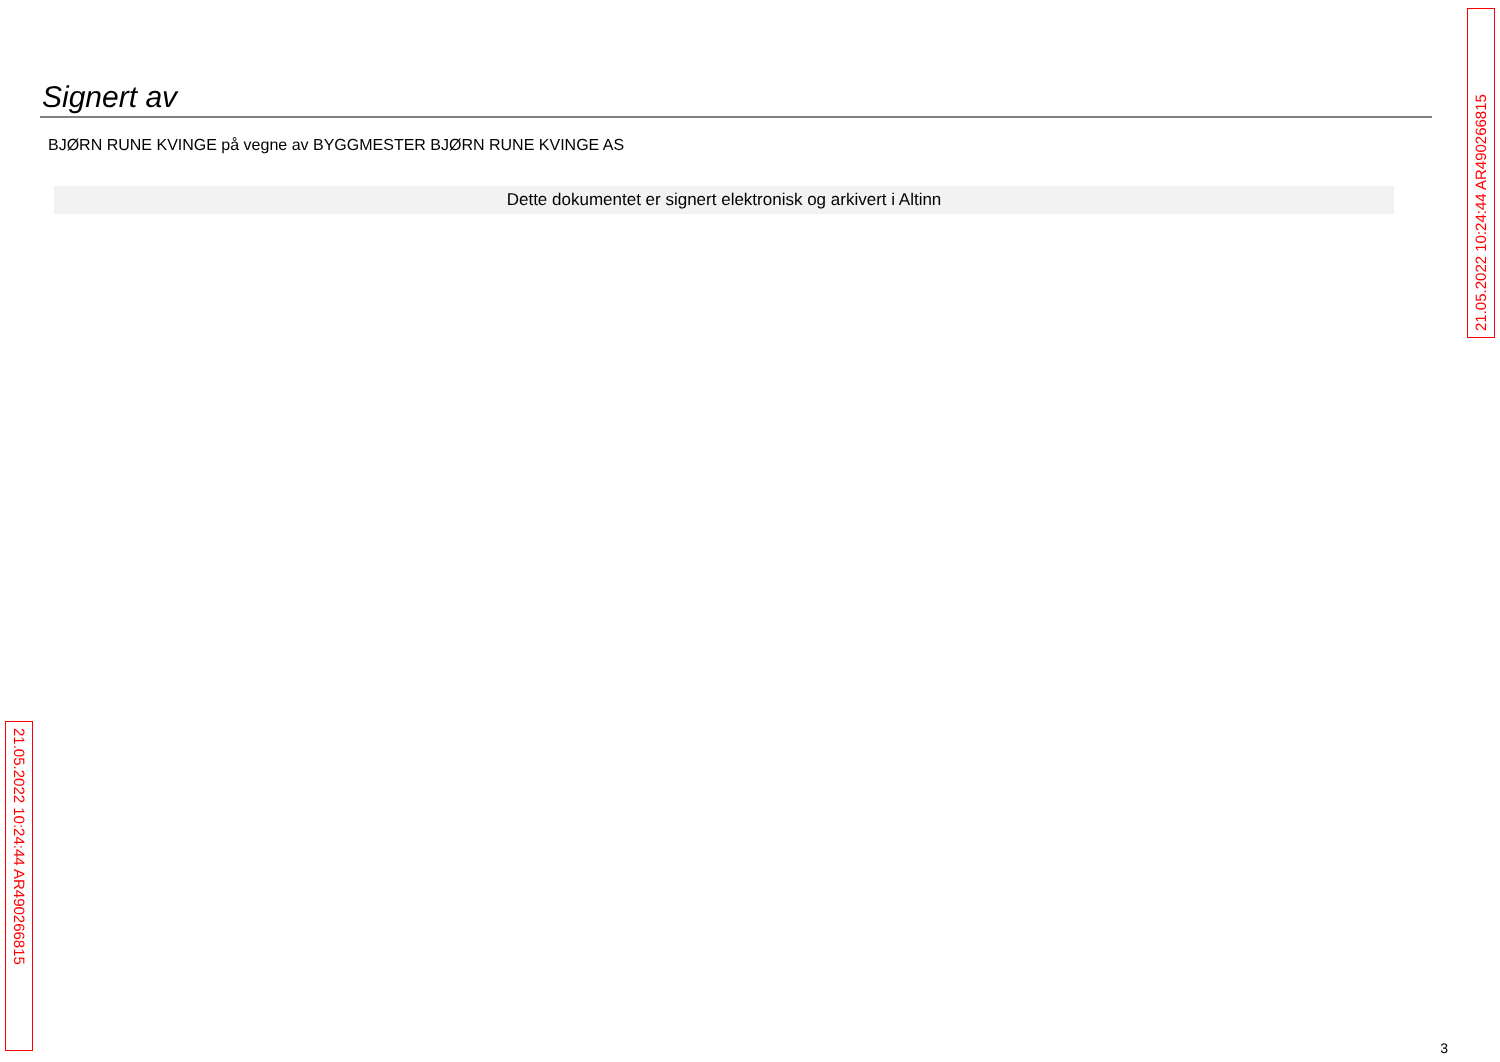Signert av
BJØRN RUNE KVINGE på vegne av BYGGMESTER BJØRN RUNE KVINGE AS
Dette dokumentet er signert elektronisk og arkivert i Altinn
21.05.2022 10:24:44 AR490266815
21.05.2022 10:24:44 AR490266815
3